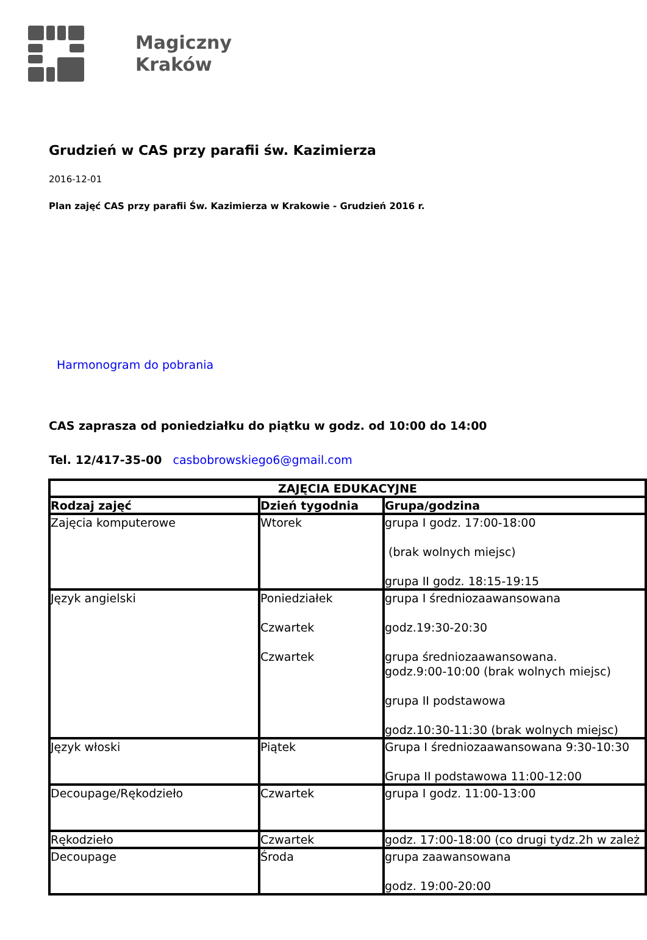Magiczny
Kraków
Grudzień w CAS przy parafii św. Kazimierza
2016-12-01
Plan zajęć CAS przy parafii Św. Kazimierza w Krakowie - Grudzień 2016 r.
Harmonogram do pobrania
CAS zaprasza od poniedziałku do piątku w godz. od 10:00 do 14:00
Tel. 12/417-35-00 casbobrowskiego6@gmail.com
| ZAJĘCIA EDUKACYJNE | | |
| --- | --- | --- |
| Rodzaj zajęć | Dzień tygodnia | Grupa/godzina |
| Zajęcia komputerowe | Wtorek | grupa I godz. 17:00-18:00 (brak wolnych miejsc) grupa II godz. 18:15-19:15 |
| Język angielski | Poniedziałek Czwartek Czwartek | grupa I średniozaawansowana godz.19:30-20:30 grupa średniozaawansowana. godz.9:00-10:00 (brak wolnych miejsc) grupa II podstawowa godz.10:30-11:30 (brak wolnych miejsc) |
| Język włoski | Piątek | Grupa I średniozaawansowana 9:30-10:30 Grupa II podstawowa 11:00-12:00 |
| Decoupage/Rękodzieło | Czwartek | grupa I godz. 11:00-13:00 |
| Rękodzieło | Czwartek | godz. 17:00-18:00 (co drugi tydz.2h w zależ |
| Decoupage | Środa | grupa zaawansowana godz. 19:00-20:00 |